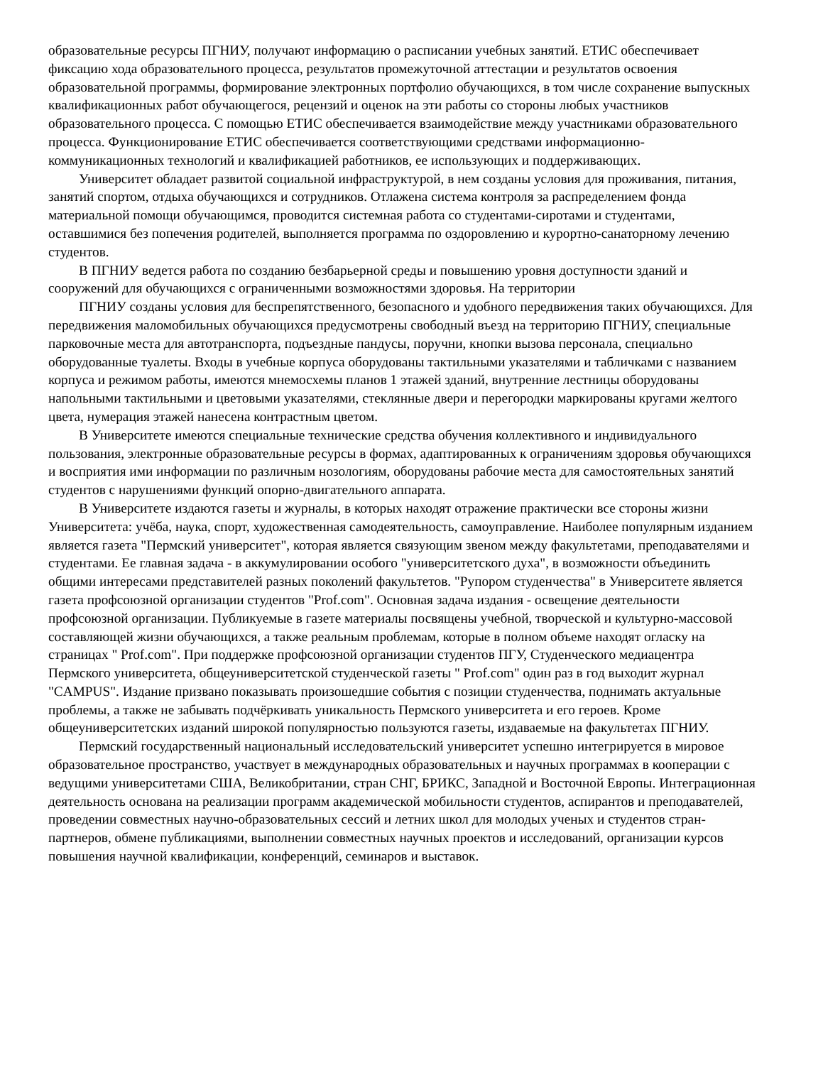образовательные ресурсы ПГНИУ, получают информацию о расписании учебных занятий. ЕТИС обеспечивает фиксацию хода образовательного процесса, результатов промежуточной аттестации и результатов освоения образовательной программы, формирование электронных портфолио обучающихся, в том числе сохранение выпускных квалификационных работ обучающегося, рецензий и оценок на эти работы со стороны любых участников образовательного процесса. С помощью ЕТИС обеспечивается взаимодействие между участниками образовательного процесса. Функционирование ЕТИС обеспечивается соответствующими средствами информационно-коммуникационных технологий и квалификацией работников, ее использующих и поддерживающих.
Университет обладает развитой социальной инфраструктурой, в нем созданы условия для проживания, питания, занятий спортом, отдыха обучающихся и сотрудников. Отлажена система контроля за распределением фонда материальной помощи обучающимся, проводится системная работа со студентами-сиротами и студентами, оставшимися без попечения родителей, выполняется программа по оздоровлению и курортно-санаторному лечению студентов.
В ПГНИУ ведется работа по созданию безбарьерной среды и повышению уровня доступности зданий и сооружений для обучающихся с ограниченными возможностями здоровья. На территории
ПГНИУ созданы условия для беспрепятственного, безопасного и удобного передвижения таких обучающихся. Для передвижения маломобильных обучающихся предусмотрены свободный въезд на территорию ПГНИУ, специальные парковочные места для автотранспорта, подъездные пандусы, поручни, кнопки вызова персонала, специально оборудованные туалеты. Входы в учебные корпуса оборудованы тактильными указателями и табличками с названием корпуса и режимом работы, имеются мнемосхемы планов 1 этажей зданий, внутренние лестницы оборудованы напольными тактильными и цветовыми указателями, стеклянные двери и перегородки маркированы кругами желтого цвета, нумерация этажей нанесена контрастным цветом.
В Университете имеются специальные технические средства обучения коллективного и индивидуального пользования, электронные образовательные ресурсы в формах, адаптированных к ограничениям здоровья обучающихся и восприятия ими информации по различным нозологиям, оборудованы рабочие места для самостоятельных занятий студентов с нарушениями функций опорно-двигательного аппарата.
В Университете издаются газеты и журналы, в которых находят отражение практически все стороны жизни Университета: учёба, наука, спорт, художественная самодеятельность, самоуправление. Наиболее популярным изданием является газета "Пермский университет", которая является связующим звеном между факультетами, преподавателями и студентами. Ее главная задача - в аккумулировании особого "университетского духа", в возможности объединить общими интересами представителей разных поколений факультетов. "Рупором студенчества" в Университете является газета профсоюзной организации студентов "Prof.com". Основная задача издания - освещение деятельности профсоюзной организации. Публикуемые в газете материалы посвящены учебной, творческой и культурно-массовой составляющей жизни обучающихся, а также реальным проблемам, которые в полном объеме находят огласку на страницах " Prof.com". При поддержке профсоюзной организации студентов ПГУ, Студенческого медиацентра Пермского университета, общеуниверситетской студенческой газеты " Prof.com" один раз в год выходит журнал "CAMPUS". Издание призвано показывать произошедшие события с позиции студенчества, поднимать актуальные проблемы, а также не забывать подчёркивать уникальность Пермского университета и его героев. Кроме общеуниверситетских изданий широкой популярностью пользуются газеты, издаваемые на факультетах ПГНИУ.
Пермский государственный национальный исследовательский университет успешно интегрируется в мировое образовательное пространство, участвует в международных образовательных и научных программах в кооперации с ведущими университетами США, Великобритании, стран СНГ, БРИКС, Западной и Восточной Европы. Интеграционная деятельность основана на реализации программ академической мобильности студентов, аспирантов и преподавателей, проведении совместных научно-образовательных сессий и летних школ для молодых ученых и студентов стран- партнеров, обмене публикациями, выполнении совместных научных проектов и исследований, организации курсов повышения научной квалификации, конференций, семинаров и выставок.